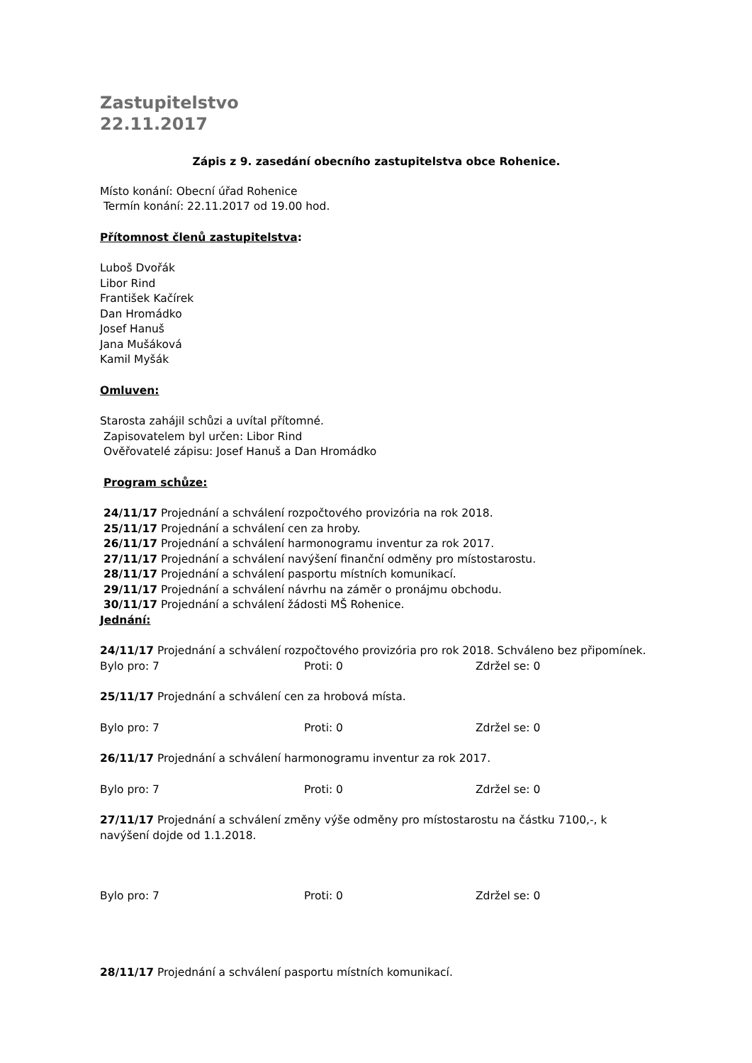Zastupitelstvo
22.11.2017
Zápis z 9. zasedání obecního zastupitelstva obce Rohenice.
Místo konání: Obecní úřad Rohenice
Termín konání: 22.11.2017 od 19.00 hod.
Přítomnost členů zastupitelstva:
Luboš Dvořák
Libor Rind
František Kačírek
Dan Hromádko
Josef Hanuš
Jana Mušáková
Kamil Myšák
Omluven:
Starosta zahájil schůzi a uvítal přítomné.
Zapisovatelem byl určen: Libor Rind
Ověřovatelé zápisu: Josef Hanuš a Dan Hromádko
Program schůze:
24/11/17 Projednání a schválení rozpočtového provizória na rok 2018.
25/11/17 Projednání a schválení cen za hroby.
26/11/17 Projednání a schválení harmonogramu inventur za rok 2017.
27/11/17 Projednání a schválení navýšení finanční odměny pro místostarostu.
28/11/17 Projednání a schválení pasportu místních komunikací.
29/11/17 Projednání a schválení návrhu na záměr o pronájmu obchodu.
30/11/17 Projednání a schválení žádosti MŠ Rohenice.
Jednání:
24/11/17 Projednání a schválení rozpočtového provizória pro rok 2018. Schváleno bez připomínek.
Bylo pro: 7 Proti: 0 Zdržel se: 0
25/11/17 Projednání a schválení cen za hrobová místa.
Bylo pro: 7 Proti: 0 Zdržel se: 0
26/11/17 Projednání a schválení harmonogramu inventur za rok 2017.
Bylo pro: 7 Proti: 0 Zdržel se: 0
27/11/17 Projednání a schválení změny výše odměny pro místostarostu na částku 7100,-, k navýšení dojde od 1.1.2018.
Bylo pro: 7 Proti: 0 Zdržel se: 0
28/11/17 Projednání a schválení pasportu místních komunikací.